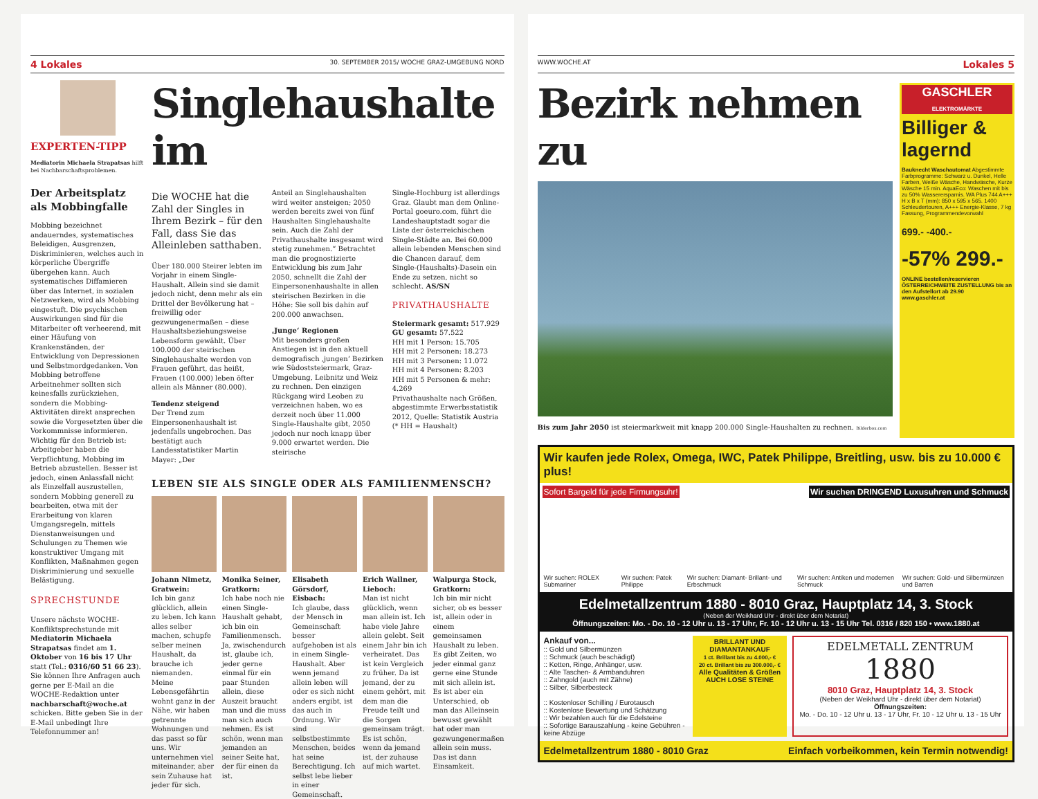4 Lokales 30. SEPTEMBER 2015/ WOCHE GRAZ-UMGEBUNG NORD
EXPERTEN-TIPP
Mediatorin Michaela Strapatsas hilft bei Nachbarschaftsproblemen.
Der Arbeitsplatz als Mobbingfalle
Mobbing bezeichnet andauerndes, systematisches Beleidigen, Ausgrenzen, Diskriminieren, welches auch in körperliche Übergriffe übergehen kann. Auch systematisches Diffamieren über das Internet, in sozialen Netzwerken, wird als Mobbing eingestuft. Die psychischen Auswirkungen sind für die Mitarbeiter oft verheerend, mit einer Häufung von Krankenständen, der Entwicklung von Depressionen und Selbstmordgedanken. Von Mobbing betroffene Arbeitnehmer sollten sich keinesfalls zurückziehen, sondern die Mobbing-Aktivitäten direkt ansprechen sowie die Vorgesetzten über die Vorkommnisse informieren. Wichtig für den Betrieb ist: Arbeitgeber haben die Verpflichtung, Mobbing im Betrieb abzustellen. Besser ist jedoch, einen Anlassfall nicht als Einzelfall auszustellen, sondern Mobbing generell zu bearbeiten, etwa mit der Erarbeitung von klaren Umgangsregeln, mittels Dienstanweisungen und Schulungen zu Themen wie konstruktiver Umgang mit Konflikten, Maßnahmen gegen Diskriminierung und sexuelle Belästigung.
SPRECHSTUNDE
Unsere nächste WOCHE-Konfliktsprechstunde mit Mediatorin Michaela Strapatsas findet am 1. Oktober von 16 bis 17 Uhr statt (Tel.: 0316/60 51 66 23). Sie können Ihre Anfragen auch gerne per E-Mail an die WOCHE-Redaktion unter nachbarschaft@woche.at schicken. Bitte geben Sie in der E-Mail unbedingt Ihre Telefonnummer an!
Singlehaushalte im
Die WOCHE hat die Zahl der Singles in Ihrem Bezirk – für den Fall, dass Sie das Alleinleben satthaben.
Über 180.000 Steirer lebten im Vorjahr in einem Single-Haushalt. Allein sind sie damit jedoch nicht, denn mehr als ein Drittel der Bevölkerung hat – freiwillig oder gezwungenermaßen – diese Haushaltsbeziehungsweise Lebensform gewählt. Über 100.000 der steirischen Singlehaushalte werden von Frauen geführt, das heißt, Frauen (100.000) leben öfter allein als Männer (80.000).
Tendenz steigend
Der Trend zum Einpersonenhaushalt ist jedenfalls ungebrochen. Das bestätigt auch Landesstatistiker Martin Mayer: „Der
Anteil an Singlehaushalten wird weiter ansteigen; 2050 werden bereits zwei von fünf Haushalten Singlehaushalte sein. Auch die Zahl der Privathaushalte insgesamt wird stetig zunehmen.“ Betrachtet man die prognostizierte Entwicklung bis zum Jahr 2050, schnellt die Zahl der Einpersonenhaushalte in allen steirischen Bezirken in die Höhe: Sie soll bis dahin auf 200.000 anwachsen.
‚Junge‘ Regionen
Mit besonders großen Anstiegen ist in den aktuell demografisch ‚jungen‘ Bezirken wie Südoststeiermark, Graz-Umgebung, Leibnitz und Weiz zu rechnen. Den einzigen Rückgang wird Leoben zu verzeichnen haben, wo es derzeit noch über 11.000 Single-Haushalte gibt, 2050 jedoch nur noch knapp über 9.000 erwartet werden. Die steirische
Single-Hochburg ist allerdings Graz. Glaubt man dem Online-Portal goeuro.com, führt die Landeshauptstadt sogar die Liste der österreichischen Single-Städte an. Bei 60.000 allein lebenden Menschen sind die Chancen darauf, dem Single-(Haushalts)-Dasein ein Ende zu setzen, nicht so schlecht. AS/SN
PRIVATHAUSHALTE
Steiermark gesamt: 517.929
GU gesamt: 57.522
HH mit 1 Person: 15.705
HH mit 2 Personen: 18.273
HH mit 3 Personen: 11.072
HH mit 4 Personen: 8.203
HH mit 5 Personen & mehr: 4.269
Privathaushalte nach Größen, abgestimmte Erwerbsstatistik 2012, Quelle: Statistik Austria (* HH = Haushalt)
LEBEN SIE ALS SINGLE ODER ALS FAMILIENMENSCH?
Johann Nimetz, Gratwein:
Ich bin ganz glücklich, allein zu leben. Ich kann alles selber machen, schupfe selber meinen Haushalt, da brauche ich niemanden. Meine Lebensgefährtin wohnt ganz in der Nähe, wir haben getrennte Wohnungen und das passt so für uns. Wir unternehmen viel miteinander, aber sein Zuhause hat jeder für sich.
Monika Seiner, Gratkorn:
Ich habe noch nie einen Single-Haushalt gehabt, ich bin ein Familienmensch. Ja, zwischendurch ist, glaube ich, jeder gerne einmal für ein paar Stunden allein, diese Auszeit braucht man und die muss man sich auch nehmen. Es ist schön, wenn man jemanden an seiner Seite hat, der für einen da ist.
Elisabeth Görsdorf, Eisbach:
Ich glaube, dass der Mensch in Gemeinschaft besser aufgehoben ist als in einem Single-Haushalt. Aber wenn jemand allein leben will oder es sich nicht anders ergibt, ist das auch in Ordnung. Wir sind selbstbestimmte Menschen, beides hat seine Berechtigung. Ich selbst lebe lieber in einer Gemeinschaft.
Erich Wallner, Lieboch:
Man ist nicht glücklich, wenn man allein ist. Ich habe viele Jahre allein gelebt. Seit einem Jahr bin ich verheiratet. Das ist kein Vergleich zu früher. Da ist jemand, der zu einem gehört, mit dem man die Freude teilt und die Sorgen gemeinsam trägt. Es ist schön, wenn da jemand ist, der zuhause auf mich wartet.
Walpurga Stock, Gratkorn:
Ich bin mir nicht sicher, ob es besser ist, allein oder in einem gemeinsamen Haushalt zu leben. Es gibt Zeiten, wo jeder einmal ganz gerne eine Stunde mit sich allein ist. Es ist aber ein Unterschied, ob man das Alleinsein bewusst gewählt hat oder man gezwungenermaßen allein sein muss. Das ist dann Einsamkeit.
WWW.WOCHE.AT Lokales 5
Bezirk nehmen zu
Bis zum Jahr 2050 ist steiermarkweit mit knapp 200.000 Single-Haushalten zu rechnen. Bilderbox.com
GASCHLER
ELEKTROMÄRKTE
Billiger & lagernd
Bauknecht Waschautomat Abgestimmte Farbprogramme: Schwarz u. Dunkel, Helle Farben, Weiße Wäsche, Handwäsche, Kurze Wäsche 15 min. AquaEco: Waschen mit bis zu 50% Wasserersparnis. WA Plus 744 A+++ H x B x T (mm): 850 x 595 x 565. 1400 Schleudertouren, A+++ Energie-Klasse, 7 kg Fassung, Programmendevorwahl
699.- -400.-
-57% 299.-
ONLINE bestellen/reservieren
ÖSTERREICHWEITE ZUSTELLUNG bis an den Aufstellort ab 29.90
www.gaschler.at
Wir kaufen jede Rolex, Omega, IWC, Patek Philippe, Breitling, usw. bis zu 10.000 € plus!
Sofort Bargeld für jede Firmungsuhr! Wir suchen DRINGEND Luxusuhren und Schmuck
Wir suchen: ROLEX Submariner Wir suchen: Patek Philippe Wir suchen: Diamant- Brillant- und Erbschmuck Wir suchen: Antiken und modernen Schmuck Wir suchen: Gold- und Silbermünzen und Barren
Edelmetallzentrum 1880 - 8010 Graz, Hauptplatz 14, 3. Stock
(Neben der Weikhard Uhr - direkt über dem Notariat)
Öffnungszeiten: Mo. - Do. 10 - 12 Uhr u. 13 - 17 Uhr, Fr. 10 - 12 Uhr u. 13 - 15 Uhr Tel. 0316 / 820 150 • www.1880.at
Ankauf von...
:: Gold und Silbermünzen
:: Schmuck (auch beschädigt)
:: Ketten, Ringe, Anhänger, usw.
:: Alte Taschen- & Armbanduhren
:: Zahngold (auch mit Zähne)
:: Silber, Silberbesteck
:: Kostenloser Schilling / Eurotausch
:: Kostenlose Bewertung und Schätzung
:: Wir bezahlen auch für die Edelsteine
:: Sofortige Barauszahlung - keine Gebühren - keine Abzüge
BRILLANT UND DIAMANTANKAUF
1 ct. Brillant bis zu 4.000,- €
20 ct. Brillant bis zu 300.000,- €
Alle Qualitäten & Größen AUCH LOSE STEINE
EDELMETALL ZENTRUM
1880
8010 Graz, Hauptplatz 14, 3. Stock
(Neben der Weikhard Uhr - direkt über dem Notariat)
Öffnungszeiten:
Mo. - Do. 10 - 12 Uhr u. 13 - 17 Uhr, Fr. 10 - 12 Uhr u. 13 - 15 Uhr
Edelmetallzentrum 1880 - 8010 Graz Einfach vorbeikommen, kein Termin notwendig!